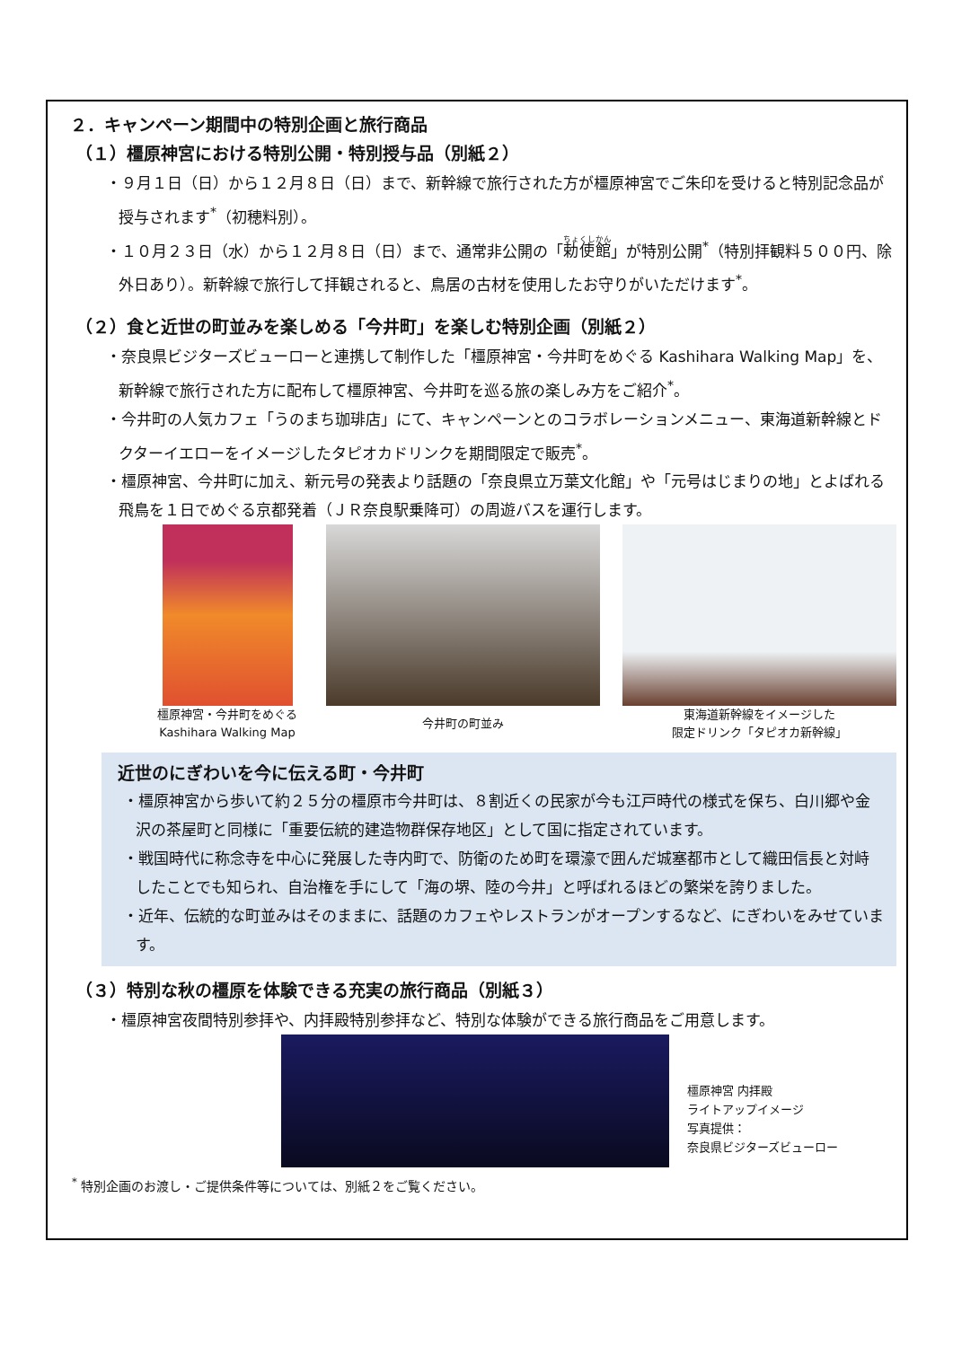２．キャンペーン期間中の特別企画と旅行商品
（１）橿原神宮における特別公開・特別授与品（別紙２）
・９月１日（日）から１２月８日（日）まで、新幹線で旅行された方が橿原神宮でご朱印を受けると特別記念品が授与されます<sup>*</sup>（初穂料別）。
・１０月２３日（水）から１２月８日（日）まで、通常非公開の「勅使館」が特別公開<sup>*</sup>（特別拝観料５００円、除外日あり）。新幹線で旅行して拝観されると、鳥居の古材を使用したお守りがいただけます<sup>*</sup>。
（２）食と近世の町並みを楽しめる「今井町」を楽しむ特別企画（別紙２）
・奈良県ビジターズビューローと連携して制作した「橿原神宮・今井町をめぐる Kashihara Walking Map」を、新幹線で旅行された方に配布して橿原神宮、今井町を巡る旅の楽しみ方をご紹介<sup>*</sup>。
・今井町の人気カフェ「うのまち珈琲店」にて、キャンペーンとのコラボレーションメニュー、東海道新幹線とドクターイエローをイメージしたタピオカドリンクを期間限定で販売<sup>*</sup>。
・橿原神宮、今井町に加え、新元号の発表より話題の「奈良県立万葉文化館」や「元号はじまりの地」とよばれる飛鳥を１日でめぐる京都発着（ＪＲ奈良駅乗降可）の周遊バスを運行します。
橿原神宮・今井町をめぐる
Kashihara Walking Map
今井町の町並み
東海道新幹線をイメージした
限定ドリンク「タピオカ新幹線」
近世のにぎわいを今に伝える町・今井町
・橿原神宮から歩いて約２５分の橿原市今井町は、８割近くの民家が今も江戸時代の様式を保ち、白川郷や金沢の茶屋町と同様に「重要伝統的建造物群保存地区」として国に指定されています。
・戦国時代に称念寺を中心に発展した寺内町で、防衛のため町を環濠で囲んだ城塞都市として織田信長と対峙したことでも知られ、自治権を手にして「海の堺、陸の今井」と呼ばれるほどの繁栄を誇りました。
・近年、伝統的な町並みはそのままに、話題のカフェやレストランがオープンするなど、にぎわいをみせています。
（３）特別な秋の橿原を体験できる充実の旅行商品（別紙３）
・橿原神宮夜間特別参拝や、内拝殿特別参拝など、特別な体験ができる旅行商品をご用意します。
橿原神宮 内拝殿
ライトアップイメージ
写真提供：
奈良県ビジターズビューロー
<sup>*</sup> 特別企画のお渡し・ご提供条件等については、別紙２をご覧ください。